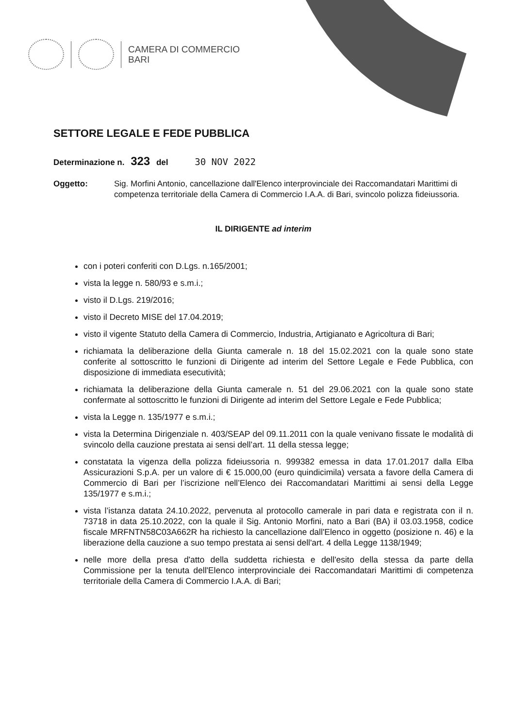CAMERA DI COMMERCIO
BARI
SETTORE LEGALE E FEDE PUBBLICA
Determinazione n. 323 del 30 NOV 2022
Oggetto: Sig. Morfini Antonio, cancellazione dall'Elenco interprovinciale dei Raccomandatari Marittimi di competenza territoriale della Camera di Commercio I.A.A. di Bari, svincolo polizza fideiussoria.
IL DIRIGENTE ad interim
con i poteri conferiti con D.Lgs. n.165/2001;
vista la legge n. 580/93 e s.m.i.;
visto il D.Lgs. 219/2016;
visto il Decreto MISE del 17.04.2019;
visto il vigente Statuto della Camera di Commercio, Industria, Artigianato e Agricoltura di Bari;
richiamata la deliberazione della Giunta camerale n. 18 del 15.02.2021 con la quale sono state conferite al sottoscritto le funzioni di Dirigente ad interim del Settore Legale e Fede Pubblica, con disposizione di immediata esecutività;
richiamata la deliberazione della Giunta camerale n. 51 del 29.06.2021 con la quale sono state confermate al sottoscritto le funzioni di Dirigente ad interim del Settore Legale e Fede Pubblica;
vista la Legge n. 135/1977 e s.m.i.;
vista la Determina Dirigenziale n. 403/SEAP del 09.11.2011 con la quale venivano fissate le modalità di svincolo della cauzione prestata ai sensi dell’art. 11 della stessa legge;
constatata la vigenza della polizza fideiussoria n. 999382 emessa in data 17.01.2017 dalla Elba Assicurazioni S.p.A. per un valore di € 15.000,00 (euro quindicimila) versata a favore della Camera di Commercio di Bari per l’iscrizione nell’Elenco dei Raccomandatari Marittimi ai sensi della Legge 135/1977 e s.m.i.;
vista l’istanza datata 24.10.2022, pervenuta al protocollo camerale in pari data e registrata con il n. 73718 in data 25.10.2022, con la quale il Sig. Antonio Morfini, nato a Bari (BA) il 03.03.1958, codice fiscale MRFNTN58C03A662R ha richiesto la cancellazione dall'Elenco in oggetto (posizione n. 46) e la liberazione della cauzione a suo tempo prestata ai sensi dell'art. 4 della Legge 1138/1949;
nelle more della presa d'atto della suddetta richiesta e dell'esito della stessa da parte della Commissione per la tenuta dell'Elenco interprovinciale dei Raccomandatari Marittimi di competenza territoriale della Camera di Commercio I.A.A. di Bari;